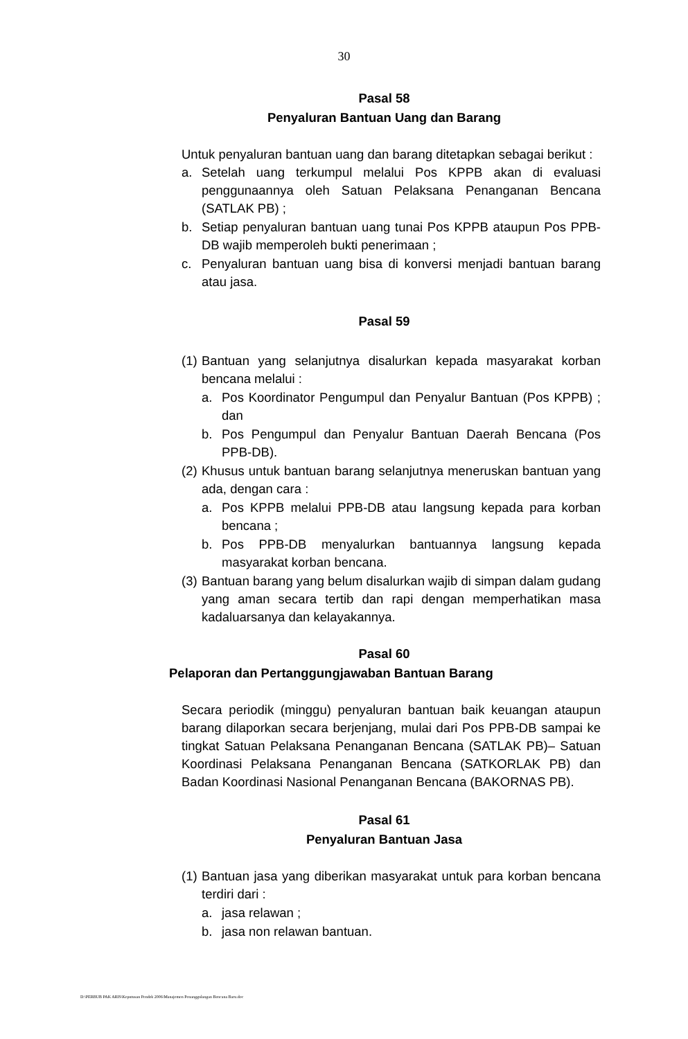30
Pasal 58
Penyaluran Bantuan Uang dan Barang
Untuk penyaluran bantuan uang dan barang ditetapkan sebagai berikut :
a. Setelah uang terkumpul melalui Pos KPPB akan di evaluasi penggunaannya oleh Satuan Pelaksana Penanganan Bencana (SATLAK PB) ;
b. Setiap penyaluran bantuan uang tunai Pos KPPB ataupun Pos PPB-DB wajib memperoleh bukti penerimaan ;
c. Penyaluran bantuan uang bisa di konversi menjadi bantuan barang atau jasa.
Pasal 59
(1) Bantuan yang selanjutnya disalurkan kepada masyarakat korban bencana melalui :
a. Pos Koordinator Pengumpul dan Penyalur Bantuan (Pos KPPB) ; dan
b. Pos Pengumpul dan Penyalur Bantuan Daerah Bencana (Pos PPB-DB).
(2) Khusus untuk bantuan barang selanjutnya meneruskan bantuan yang ada, dengan cara :
a. Pos KPPB melalui PPB-DB atau langsung kepada para korban bencana ;
b. Pos PPB-DB menyalurkan bantuannya langsung kepada masyarakat korban bencana.
(3) Bantuan barang yang belum disalurkan wajib di simpan dalam gudang yang aman secara tertib dan rapi dengan memperhatikan masa kadaluarsanya dan kelayakannya.
Pasal 60
Pelaporan dan Pertanggungjawaban Bantuan Barang
Secara periodik (minggu) penyaluran bantuan baik keuangan ataupun barang dilaporkan secara berjenjang, mulai dari Pos PPB-DB sampai ke tingkat Satuan Pelaksana Penanganan Bencana (SATLAK PB)– Satuan Koordinasi Pelaksana Penanganan Bencana (SATKORLAK PB) dan Badan Koordinasi Nasional Penanganan Bencana (BAKORNAS PB).
Pasal 61
Penyaluran Bantuan Jasa
(1) Bantuan jasa yang diberikan masyarakat untuk para korban bencana terdiri dari :
a. jasa relawan ;
b. jasa non relawan bantuan.
D:\PERBUB PAK ARIS\Keputusan Pendek 2006\Manajemen Penanggulangan Bencana Baru.doc